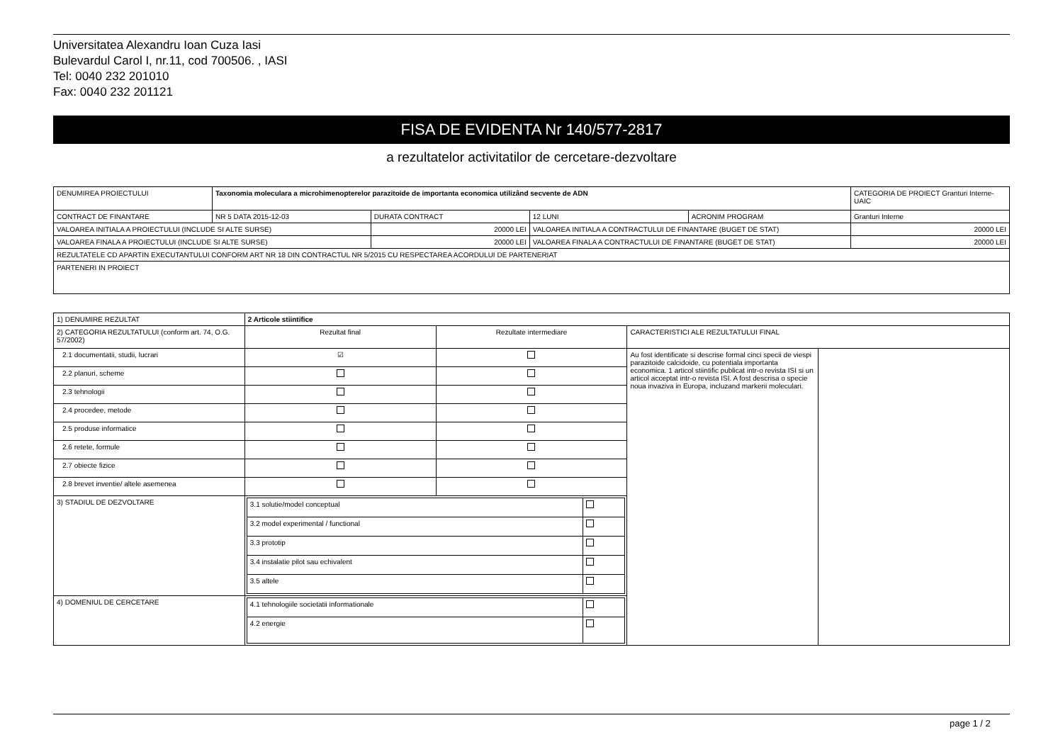Universitatea Alexandru Ioan Cuza Iasi
Bulevardul Carol I, nr.11, cod 700506. , IASI
Tel: 0040 232 201010
Fax: 0040 232 201121
FISA DE EVIDENTA Nr 140/577-2817
a rezultatelor activitatilor de cercetare-dezvoltare
| DENUMIREA PROIECTULUI | Taxonomia moleculara a microhimenopterelor parazitoide de importanta economica utilizând secvente de ADN | | | | CATEGORIA DE PROIECT Granturi Interne-UAIC |
| CONTRACT DE FINANTARE | NR 5 DATA 2015-12-03 | DURATA CONTRACT | 12 LUNI | ACRONIM PROGRAM | Granturi Interne |
| VALOAREA INITIALA A PROIECTULUI (INCLUDE SI ALTE SURSE) | | 20000 LEI | VALOAREA INITIALA A CONTRACTULUI DE FINANTARE (BUGET DE STAT) | | 20000 LEI |
| VALOAREA FINALA A PROIECTULUI (INCLUDE SI ALTE SURSE) | | 20000 LEI | VALOAREA FINALA A CONTRACTULUI DE FINANTARE (BUGET DE STAT) | | 20000 LEI |
| REZULTATELE CD APARTIN EXECUTANTULUI CONFORM ART NR 18 DIN CONTRACTUL NR 5/2015 CU RESPECTAREA ACORDULUI DE PARTENERIAT | | | | | |
| PARTENERI IN PROIECT | | | | | |
| 1) DENUMIRE REZULTAT | 2 Articole stiintifice | | | |
| 2) CATEGORIA REZULTATULUI (conform art. 74, O.G. 57/2002) | Rezultat final | Rezultate intermediare | CARACTERISTICI ALE REZULTATULUI FINAL | |
| 2.1 documentatii, studii, lucrari | ☑ | | Au fost identificate si descrise formal cinci specii de viespi parazitoide calcidoide, cu potentiala importanta economica. 1 articol stiintific publicat intr-o revista ISI si un articol acceptat intr-o revista ISI. A fost descrisa o specie noua invaziva in Europa, incluzand markerii moleculari. | |
| 2.2 planuri, scheme | | | | |
| 2.3 tehnologii | | | | |
| 2.4 procedee, metode | | | | |
| 2.5 produse informatice | | | | |
| 2.6 retete, formule | | | | |
| 2.7 obiecte fizice | | | | |
| 2.8 brevet inventie/ altele asemenea | | | | |
| 3) STADIUL DE DEZVOLTARE | / 3.1 solutie/model conceptual / / / 3.2 model experimental / functional / / / 3.3 prototip / / / 3.4 instalatie pilot sau echivalent / / / 3.5 altele / / | | | |
| 4) DOMENIUL DE CERCETARE | / 4.1 tehnologiile societatii informationale / / / 4.2 energie / / | | | |
page 1 / 2